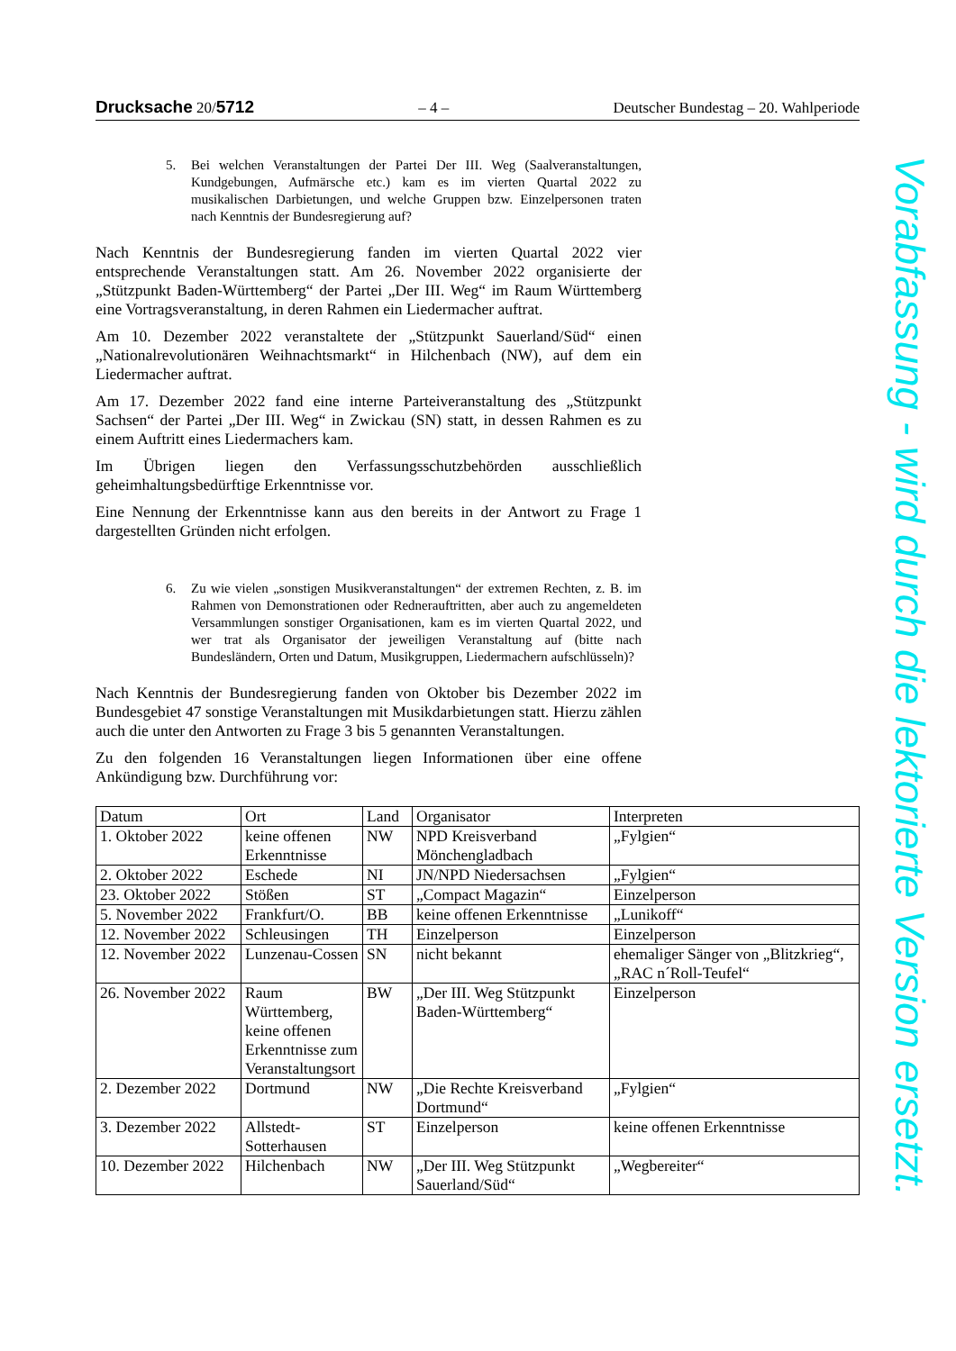Drucksache 20/5712 – 4 – Deutscher Bundestag – 20. Wahlperiode
5. Bei welchen Veranstaltungen der Partei Der III. Weg (Saalveranstaltungen, Kundgebungen, Aufmärsche etc.) kam es im vierten Quartal 2022 zu musikalischen Darbietungen, und welche Gruppen bzw. Einzelpersonen traten nach Kenntnis der Bundesregierung auf?
Nach Kenntnis der Bundesregierung fanden im vierten Quartal 2022 vier entsprechende Veranstaltungen statt. Am 26. November 2022 organisierte der „Stützpunkt Baden-Württemberg“ der Partei „Der III. Weg“ im Raum Württemberg eine Vortragsveranstaltung, in deren Rahmen ein Liedermacher auftrat.
Am 10. Dezember 2022 veranstaltete der „Stützpunkt Sauerland/Süd“ einen „Nationalrevolutionären Weihnachtsmarkt“ in Hilchenbach (NW), auf dem ein Liedermacher auftrat.
Am 17. Dezember 2022 fand eine interne Parteiveranstaltung des „Stützpunkt Sachsen“ der Partei „Der III. Weg“ in Zwickau (SN) statt, in dessen Rahmen es zu einem Auftritt eines Liedermachers kam.
Im Übrigen liegen den Verfassungsschutzbehörden ausschließlich geheimhaltungsbedürftige Erkenntnisse vor.
Eine Nennung der Erkenntnisse kann aus den bereits in der Antwort zu Frage 1 dargestellten Gründen nicht erfolgen.
6. Zu wie vielen „sonstigen Musikveranstaltungen“ der extremen Rechten, z. B. im Rahmen von Demonstrationen oder Rednerauftritten, aber auch zu angemeldeten Versammlungen sonstiger Organisationen, kam es im vierten Quartal 2022, und wer trat als Organisator der jeweiligen Veranstaltung auf (bitte nach Bundesländern, Orten und Datum, Musikgruppen, Liedermachern aufschlüsseln)?
Nach Kenntnis der Bundesregierung fanden von Oktober bis Dezember 2022 im Bundesgebiet 47 sonstige Veranstaltungen mit Musikdarbietungen statt. Hierzu zählen auch die unter den Antworten zu Frage 3 bis 5 genannten Veranstaltungen.
Zu den folgenden 16 Veranstaltungen liegen Informationen über eine offene Ankündigung bzw. Durchführung vor:
| Datum | Ort | Land | Organisator | Interpreten |
| --- | --- | --- | --- | --- |
| 1. Oktober 2022 | keine offenen Erkenntnisse | NW | NPD Kreisverband Mönchengladbach | „Fylgien“ |
| 2. Oktober 2022 | Eschede | NI | JN/NPD Niedersachsen | „Fylgien“ |
| 23. Oktober 2022 | Stößen | ST | „Compact Magazin“ | Einzelperson |
| 5. November 2022 | Frankfurt/O. | BB | keine offenen Erkenntnisse | „Lunikoff“ |
| 12. November 2022 | Schleusingen | TH | Einzelperson | Einzelperson |
| 12. November 2022 | Lunzenau-Cossen | SN | nicht bekannt | ehemaliger Sänger von „Blitzkrieg“, „RAC n´Roll-Teufel“ |
| 26. November 2022 | Raum Württemberg, keine offenen Erkenntnisse zum Veranstaltungsort | BW | „Der III. Weg Stützpunkt Baden-Württemberg“ | Einzelperson |
| 2. Dezember 2022 | Dortmund | NW | „Die Rechte Kreisverband Dortmund“ | „Fylgien“ |
| 3. Dezember 2022 | Allstedt-Sotterhausen | ST | Einzelperson | keine offenen Erkenntnisse |
| 10. Dezember 2022 | Hilchenbach | NW | „Der III. Weg Stützpunkt Sauerland/Süd“ | „Wegbereiter“ |
Vorabfassung - wird durch die lektorierte Version ersetzt.